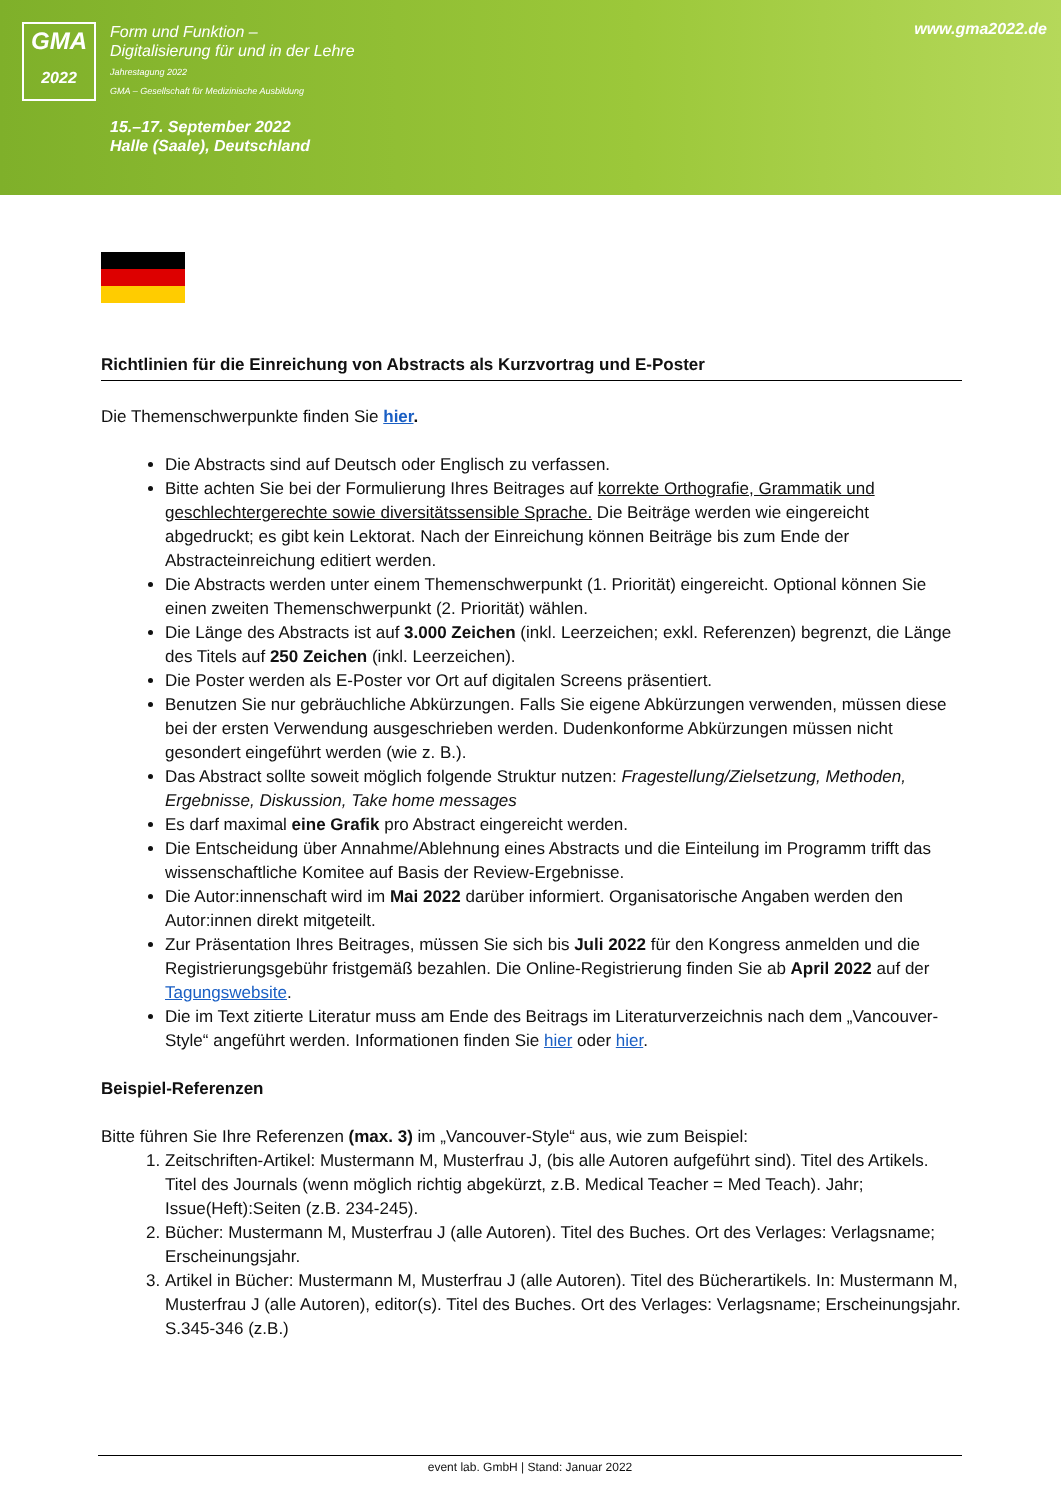GMA
2022
Form und Funktion –
Digitalisierung für und in der Lehre
Jahrestagung 2022
GMA – Gesellschaft für Medizinische Ausbildung
15.–17. September 2022
Halle (Saale), Deutschland
www.gma2022.de
Richtlinien für die Einreichung von Abstracts als Kurzvortrag und E-Poster
Die Themenschwerpunkte finden Sie hier.
Die Abstracts sind auf Deutsch oder Englisch zu verfassen.
Bitte achten Sie bei der Formulierung Ihres Beitrages auf korrekte Orthografie, Grammatik und geschlechtergerechte sowie diversitätssensible Sprache. Die Beiträge werden wie eingereicht abgedruckt; es gibt kein Lektorat. Nach der Einreichung können Beiträge bis zum Ende der Abstracteinreichung editiert werden.
Die Abstracts werden unter einem Themenschwerpunkt (1. Priorität) eingereicht. Optional können Sie einen zweiten Themenschwerpunkt (2. Priorität) wählen.
Die Länge des Abstracts ist auf 3.000 Zeichen (inkl. Leerzeichen; exkl. Referenzen) begrenzt, die Länge des Titels auf 250 Zeichen (inkl. Leerzeichen).
Die Poster werden als E-Poster vor Ort auf digitalen Screens präsentiert.
Benutzen Sie nur gebräuchliche Abkürzungen. Falls Sie eigene Abkürzungen verwenden, müssen diese bei der ersten Verwendung ausgeschrieben werden. Dudenkonforme Abkürzungen müssen nicht gesondert eingeführt werden (wie z. B.).
Das Abstract sollte soweit möglich folgende Struktur nutzen: Fragestellung/Zielsetzung, Methoden, Ergebnisse, Diskussion, Take home messages
Es darf maximal eine Grafik pro Abstract eingereicht werden.
Die Entscheidung über Annahme/Ablehnung eines Abstracts und die Einteilung im Programm trifft das wissenschaftliche Komitee auf Basis der Review-Ergebnisse.
Die Autor:innenschaft wird im Mai 2022 darüber informiert. Organisatorische Angaben werden den Autor:innen direkt mitgeteilt.
Zur Präsentation Ihres Beitrages, müssen Sie sich bis Juli 2022 für den Kongress anmelden und die Registrierungsgebühr fristgemäß bezahlen. Die Online-Registrierung finden Sie ab April 2022 auf der Tagungswebsite.
Die im Text zitierte Literatur muss am Ende des Beitrags im Literaturverzeichnis nach dem „Vancouver-Style“ angeführt werden. Informationen finden Sie hier oder hier.
Beispiel-Referenzen
Bitte führen Sie Ihre Referenzen (max. 3) im „Vancouver-Style“ aus, wie zum Beispiel:
1. Zeitschriften-Artikel: Mustermann M, Musterfrau J, (bis alle Autoren aufgeführt sind). Titel des Artikels. Titel des Journals (wenn möglich richtig abgekürzt, z.B. Medical Teacher = Med Teach). Jahr; Issue(Heft):Seiten (z.B. 234-245).
2. Bücher: Mustermann M, Musterfrau J (alle Autoren). Titel des Buches. Ort des Verlages: Verlagsname; Erscheinungsjahr.
3. Artikel in Bücher: Mustermann M, Musterfrau J (alle Autoren). Titel des Bücherartikels. In: Mustermann M, Musterfrau J (alle Autoren), editor(s). Titel des Buches. Ort des Verlages: Verlagsname; Erscheinungsjahr. S.345-346 (z.B.)
event lab. GmbH | Stand: Januar 2022